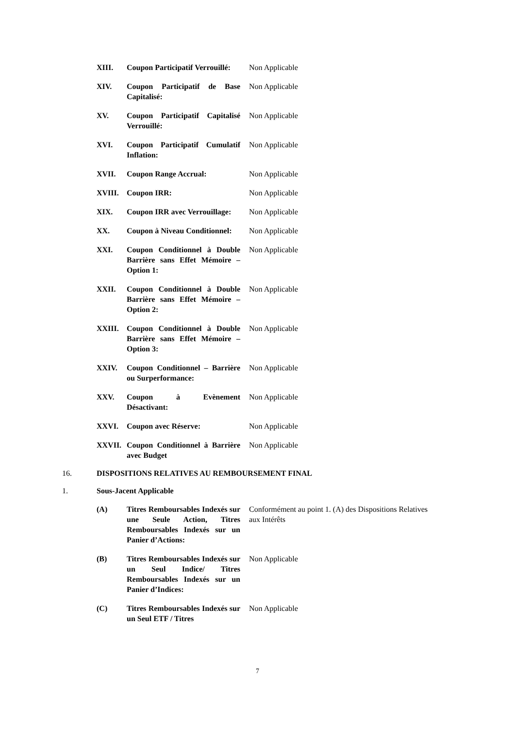XIII. Coupon Participatif Verrouillé:
Non Applicable
XIV. Coupon Participatif de Base Capitalisé:
Non Applicable
XV. Coupon Participatif Capitalisé Verrouillé:
Non Applicable
XVI. Coupon Participatif Cumulatif Inflation:
Non Applicable
XVII. Coupon Range Accrual: Non Applicable
XVIII. Coupon IRR: Non Applicable
XIX. Coupon IRR avec Verrouillage:
Non Applicable
XX. Coupon à Niveau Conditionnel:
Non Applicable
XXI. Coupon Conditionnel à Double Barrière sans Effet Mémoire – Option 1:
Non Applicable
XXII. Coupon Conditionnel à Double Barrière sans Effet Mémoire – Option 2:
Non Applicable
XXIII. Coupon Conditionnel à Double Barrière sans Effet Mémoire – Option 3:
Non Applicable
XXIV. Coupon Conditionnel – Barrière ou Surperformance:
Non Applicable
XXV. Coupon à Evènement Désactivant:
Non Applicable
XXVI. Coupon avec Réserve: Non Applicable
XXVII. Coupon Conditionnel à Barrière avec Budget
Non Applicable
16. DISPOSITIONS RELATIVES AU REMBOURSEMENT FINAL
1. Sous-Jacent Applicable
(A) Titres Remboursables Indexés sur une Seule Action, Titres Remboursables Indexés sur un Panier d’Actions:
Conformément au point 1. (A) des Dispositions Relatives aux Intérêts
(B) Titres Remboursables Indexés sur un Seul Indice/ Titres Remboursables Indexés sur un Panier d’Indices:
Non Applicable
(C) Titres Remboursables Indexés sur un Seul ETF / Titres
Non Applicable
7